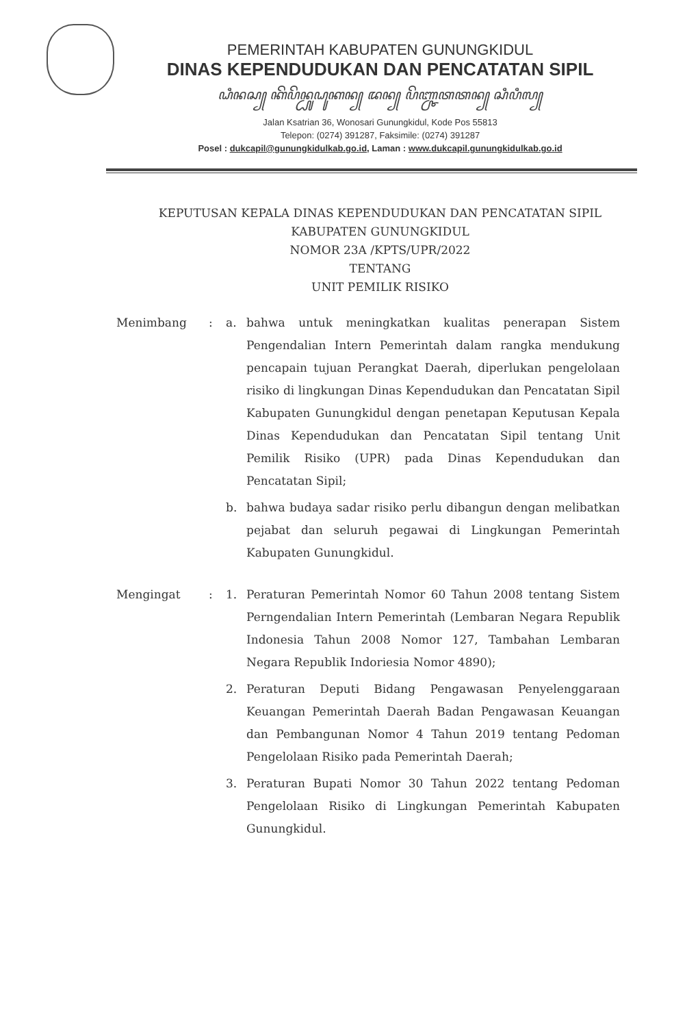PEMERINTAH KABUPATEN GUNUNGKIDUL
DINAS KEPENDUDUKAN DAN PENCATATAN SIPIL
ꦝꦶꦤꦱ꧀ ꦏꦼꦥꦼꦤ꧀ꦝꦸꦝꦸꦏꦤ꧀ ꦢꦤ꧀ ꦥꦼꦚ꧀ꦕꦠꦠꦤ꧀ ꦱꦶꦥꦶꦭ꧀
Jalan Ksatrian 36, Wonosari Gunungkidul, Kode Pos 55813
Telepon: (0274) 391287, Faksimile: (0274) 391287
Posel : dukcapil@gunungkidulkab.go.id, Laman : www.dukcapil.gunungkidulkab.go.id
KEPUTUSAN KEPALA DINAS KEPENDUDUKAN DAN PENCATATAN SIPIL
KABUPATEN GUNUNGKIDUL
NOMOR 23A /KPTS/UPR/2022
TENTANG
UNIT PEMILIK RISIKO
Menimbang : a. bahwa untuk meningkatkan kualitas penerapan Sistem Pengendalian Intern Pemerintah dalam rangka mendukung pencapain tujuan Perangkat Daerah, diperlukan pengelolaan risiko di lingkungan Dinas Kependudukan dan Pencatatan Sipil Kabupaten Gunungkidul dengan penetapan Keputusan Kepala Dinas Kependudukan dan Pencatatan Sipil tentang Unit Pemilik Risiko (UPR) pada Dinas Kependudukan dan Pencatatan Sipil;
b. bahwa budaya sadar risiko perlu dibangun dengan melibatkan pejabat dan seluruh pegawai di Lingkungan Pemerintah Kabupaten Gunungkidul.
Mengingat : 1. Peraturan Pemerintah Nomor 60 Tahun 2008 tentang Sistem Perngendalian Intern Pemerintah (Lembaran Negara Republik Indonesia Tahun 2008 Nomor 127, Tambahan Lembaran Negara Republik Indoriesia Nomor 4890);
2. Peraturan Deputi Bidang Pengawasan Penyelenggaraan Keuangan Pemerintah Daerah Badan Pengawasan Keuangan dan Pembangunan Nomor 4 Tahun 2019 tentang Pedoman Pengelolaan Risiko pada Pemerintah Daerah;
3. Peraturan Bupati Nomor 30 Tahun 2022 tentang Pedoman Pengelolaan Risiko di Lingkungan Pemerintah Kabupaten Gunungkidul.